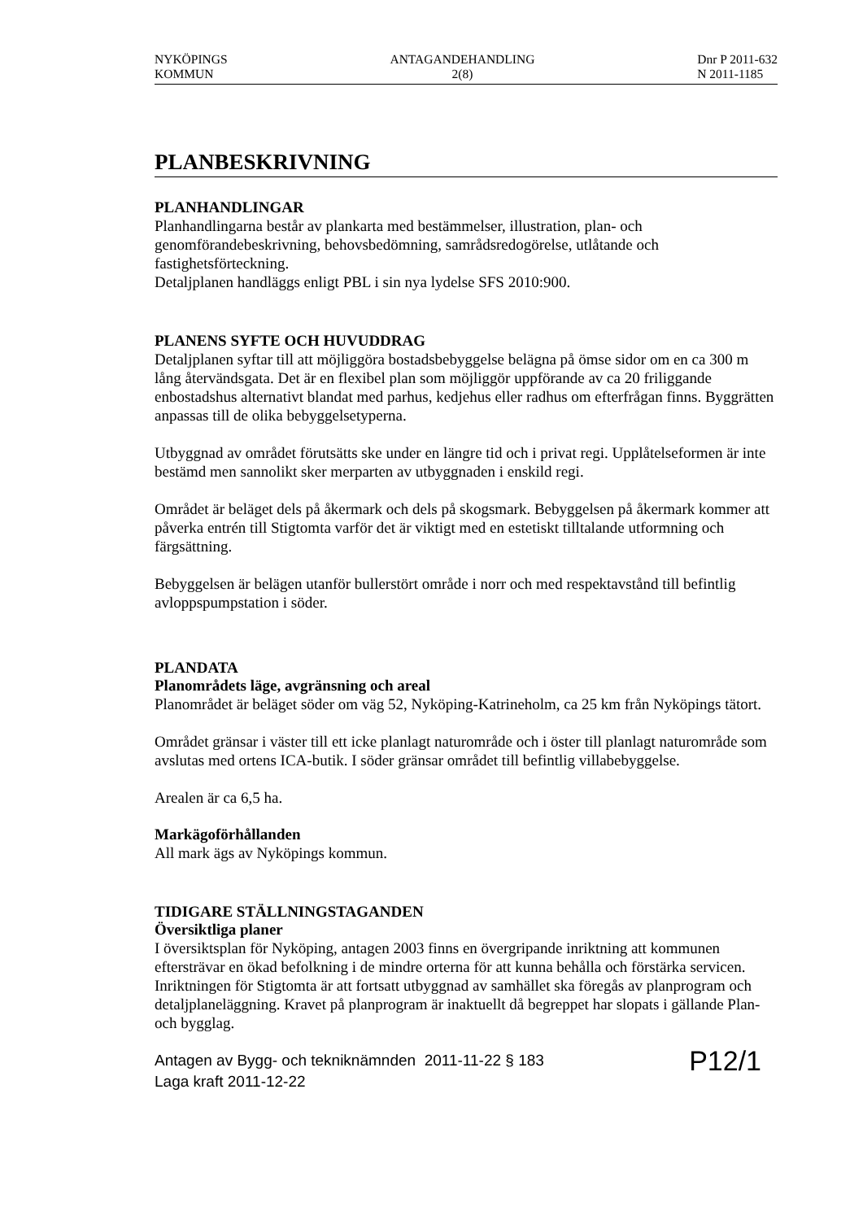NYKÖPINGS
KOMMUN
ANTAGANDEHANDLING
2(8)
Dnr P 2011-632
N 2011-1185
PLANBESKRIVNING
PLANHANDLINGAR
Planhandlingarna består av plankarta med bestämmelser, illustration, plan- och genomförandebeskrivning, behovsbedömning, samrådsredogörelse, utlåtande och fastighetsförteckning.
Detaljplanen handläggs enligt PBL i sin nya lydelse SFS 2010:900.
PLANENS SYFTE OCH HUVUDDRAG
Detaljplanen syftar till att möjliggöra bostadsbebyggelse belägna på ömse sidor om en ca 300 m lång återvändsgata. Det är en flexibel plan som möjliggör uppförande av ca 20 friliggande enbostadshus alternativt blandat med parhus, kedjehus eller radhus om efterfrågan finns. Byggrätten anpassas till de olika bebyggelsetyperna.
Utbyggnad av området förutsätts ske under en längre tid och i privat regi. Upplåtelseformen är inte bestämd men sannolikt sker merparten av utbyggnaden i enskild regi.
Området är beläget dels på åkermark och dels på skogsmark. Bebyggelsen på åkermark kommer att påverka entrén till Stigtomta varför det är viktigt med en estetiskt tilltalande utformning och färgsättning.
Bebyggelsen är belägen utanför bullerstört område i norr och med respektavstånd till befintlig avloppspumpstation i söder.
PLANDATA
Planområdets läge, avgränsning och areal
Planområdet är beläget söder om väg 52, Nyköping-Katrineholm, ca 25 km från Nyköpings tätort.
Området gränsar i väster till ett icke planlagt naturområde och i öster till planlagt naturområde som avslutas med ortens ICA-butik. I söder gränsar området till befintlig villabebyggelse.
Arealen är ca 6,5 ha.
Markägoförhållanden
All mark ägs av Nyköpings kommun.
TIDIGARE STÄLLNINGSTAGANDEN
Översiktliga planer
I översiktsplan för Nyköping, antagen 2003 finns en övergripande inriktning att kommunen eftersträvar en ökad befolkning i de mindre orterna för att kunna behålla och förstärka servicen. Inriktningen för Stigtomta är att fortsatt utbyggnad av samhället ska föregås av planprogram och detaljplaneläggning. Kravet på planprogram är inaktuellt då begreppet har slopats i gällande Plan- och bygglag.
Antagen av Bygg- och tekniknämnden 2011-11-22 § 183
Laga kraft 2011-12-22
P12/1